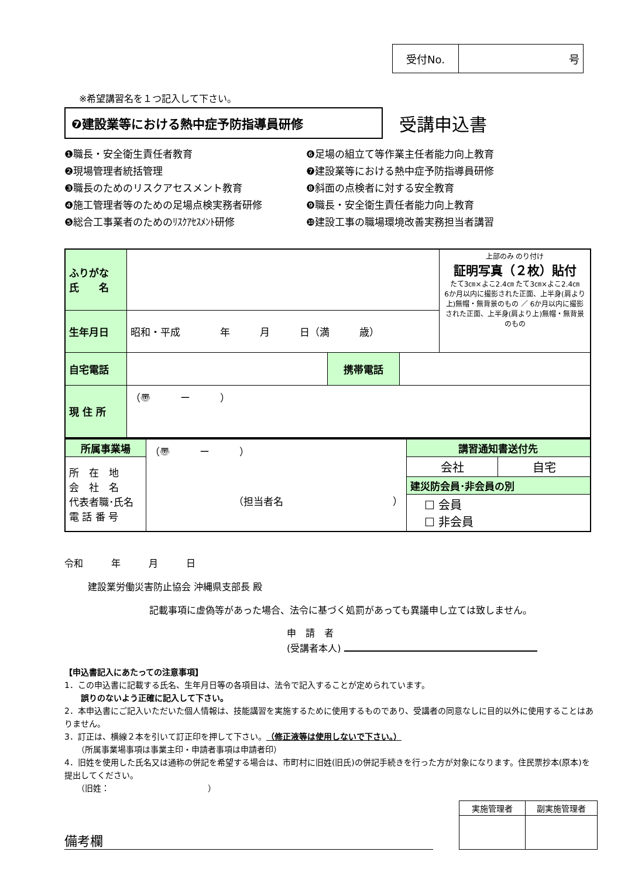| 受付No. | 号 |
※希望講習名を１つ記入して下さい。
❼建設業等における熱中症予防指導員研修
受講申込書
❶職長・安全衛生責任者教育
❻足場の組立て等作業主任者能力向上教育
❷現場管理者統括管理
❼建設業等における熱中症予防指導員研修
❸職長のためのリスクアセスメント教育
❽斜面の点検者に対する安全教育
❹施工管理者等のための足場点検実務者研修
❾職長・安全衛生責任者能力向上教育
❺総合工事業者のためのﾘｽｸｱｾｽﾒﾝﾄ研修
❿建設工事の職場環境改善実務担当者講習
| ふりがな 氏 名 | | | | 上部のみ のり付け 証明写真（２枚）貼付 たて3㎝×よこ2.4㎝ たて3㎝×よこ2.4㎝ 6か月以内に撮影された正面、上半身(肩より上)無帽・無背景のもの ／ 6か月以内に撮影された正面、上半身(肩より上)無帽・無背景のもの |
| 生年月日 | 昭和・平成 年 月 日（満 歳） | | | |
| 自宅電話 | | 携帯電話 | | |
| 現 住 所 | （〠 ー ） | | | |
| 所属事業場 | （〠 ー ） （担当者名 ） | 講習通知書送付先 | |
| 所 在 地 会 社 名 代表者職･氏名 電 話 番 号 | | 会社 | 自宅 |
| | | 建災防会員･非会員の別 | |
| | | ☐ 会員 ☐ 非会員 | |
令和　　　年　　　月　　　日
建設業労働災害防止協会 沖縄県支部長 殿
記載事項に虚偽等があった場合、法令に基づく処罰があっても異議申し立ては致しません。
申　請　者
(受講者本人)
【申込書記入にあたっての注意事項】
1．この申込書に記載する氏名、生年月日等の各項目は、法令で記入することが定められています。
　　誤りのないよう正確に記入して下さい。
2．本申込書にご記入いただいた個人情報は、技能講習を実施するために使用するものであり、受講者の同意なしに目的以外に使用することはありません。
3．訂正は、横線２本を引いて訂正印を押して下さい。（修正液等は使用しないで下さい。）
　　（所属事業場事項は事業主印・申請者事項は申請者印）
4．旧姓を使用した氏名又は通称の併記を希望する場合は、市町村に旧姓(旧氏)の併記手続きを行った方が対象になります。住民票抄本(原本)を提出してください。
　　（旧姓：　　　　　　　　　　　　）
備考欄
| 実施管理者 | 副実施管理者 |